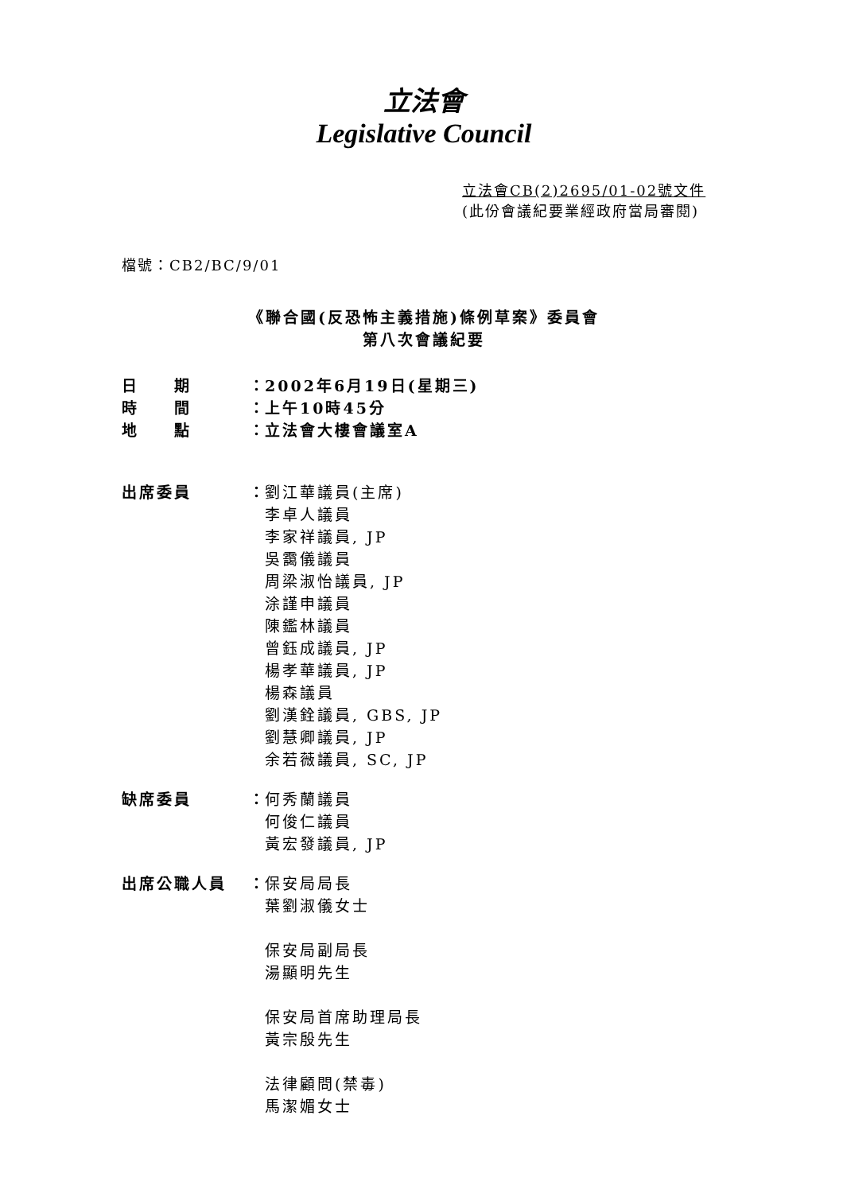立法會
Legislative Council
立法會CB(2)2695/01-02號文件
(此份會議紀要業經政府當局審閱)
檔號：CB2/BC/9/01
《聯合國(反恐怖主義措施)條例草案》委員會
第八次會議紀要
日　　期 ：
2002年6月19日(星期三)
時　　間 ：
上午10時45分
地　　點 ：
立法會大樓會議室A
出席委員 ：
劉江華議員(主席)
李卓人議員
李家祥議員, JP
吳靄儀議員
周梁淑怡議員, JP
涂謹申議員
陳鑑林議員
曾鈺成議員, JP
楊孝華議員, JP
楊森議員
劉漢銓議員, GBS, JP
劉慧卿議員, JP
余若薇議員, SC, JP
缺席委員 ：
何秀蘭議員
何俊仁議員
黃宏發議員, JP
出席公職人員 ：
保安局局長
葉劉淑儀女士
保安局副局長
湯顯明先生
保安局首席助理局長
黃宗殷先生
法律顧問(禁毒)
馬潔媚女士